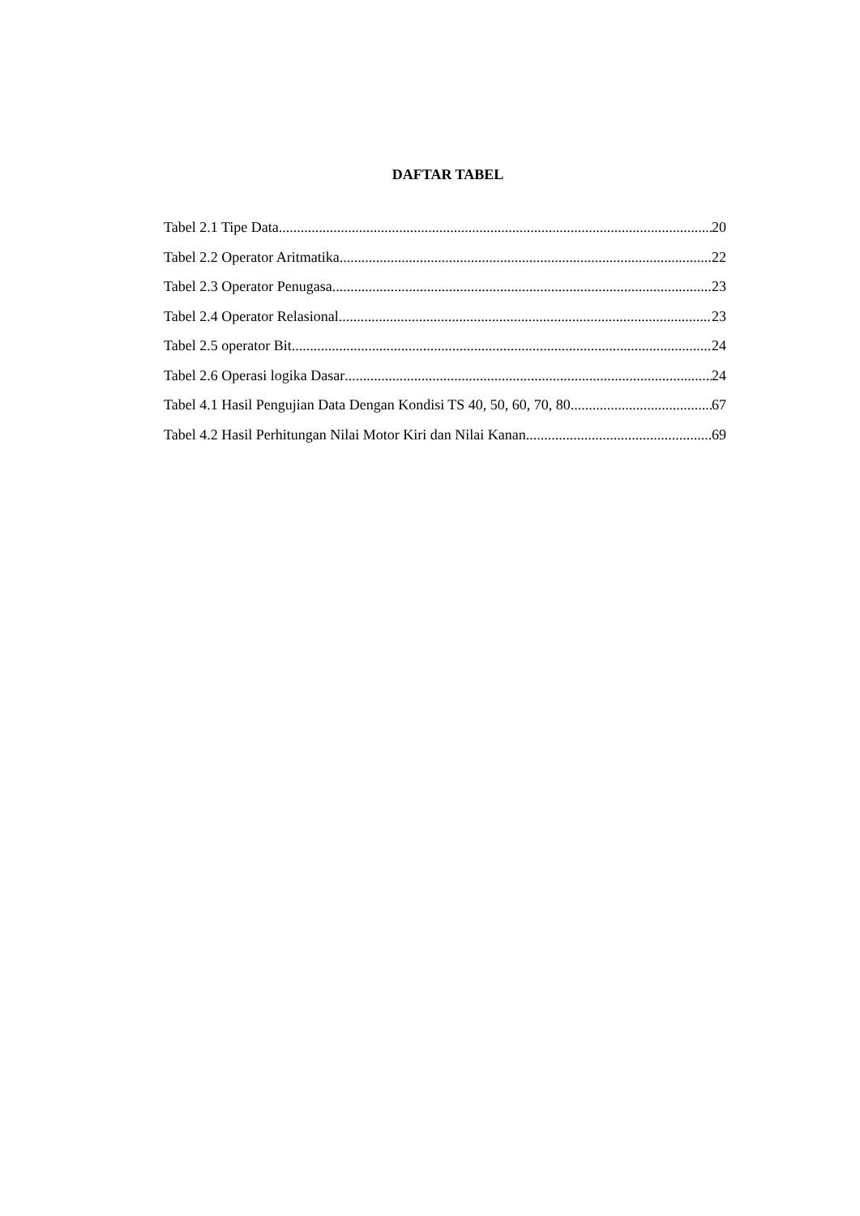DAFTAR TABEL
Tabel 2.1 Tipe Data 20
Tabel 2.2 Operator Aritmatika 22
Tabel 2.3 Operator Penugasa 23
Tabel 2.4 Operator Relasional 23
Tabel 2.5 operator Bit 24
Tabel 2.6 Operasi logika Dasar 24
Tabel 4.1 Hasil Pengujian Data Dengan Kondisi TS 40, 50, 60, 70, 80 67
Tabel 4.2 Hasil Perhitungan Nilai Motor Kiri dan Nilai Kanan 69